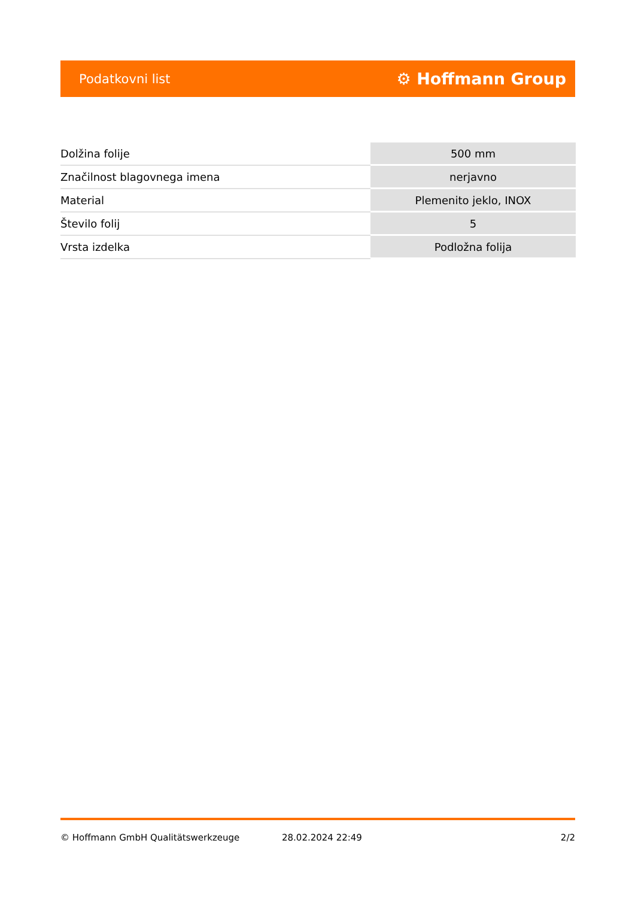Podatkovni list ⚙ Hoffmann Group
| Dolžina folije | 500 mm |
| Značilnost blagovnega imena | nerjavno |
| Material | Plemenito jeklo, INOX |
| Število folij | 5 |
| Vrsta izdelka | Podložna folija |
© Hoffmann GmbH Qualitätswerkzeuge 28.02.2024 22:49 2/2